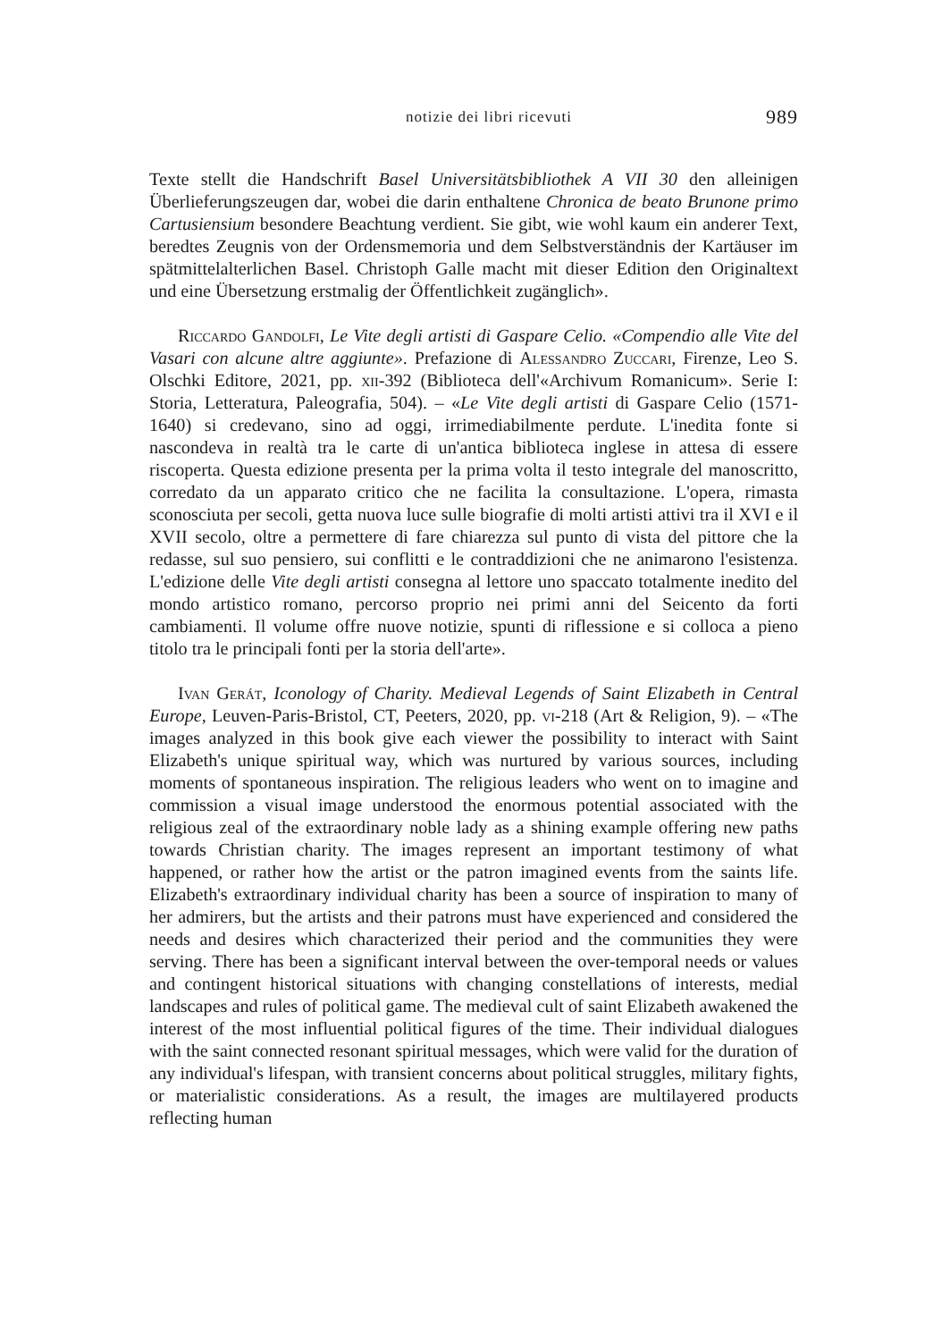notizie dei libri ricevuti 989
Texte stellt die Handschrift Basel Universitätsbibliothek A VII 30 den alleinigen Überlieferungszeugen dar, wobei die darin enthaltene Chronica de beato Brunone primo Cartusiensium besondere Beachtung verdient. Sie gibt, wie wohl kaum ein anderer Text, beredtes Zeugnis von der Ordensmemoria und dem Selbstverständnis der Kartäuser im spätmittelalterlichen Basel. Christoph Galle macht mit dieser Edition den Originaltext und eine Übersetzung erstmalig der Öffentlichkeit zugänglich».
Riccardo Gandolfi, Le Vite degli artisti di Gaspare Celio. «Compendio alle Vite del Vasari con alcune altre aggiunte». Prefazione di Alessandro Zuccari, Firenze, Leo S. Olschki Editore, 2021, pp. xii-392 (Biblioteca dell'«Archivum Romanicum». Serie I: Storia, Letteratura, Paleografia, 504). – «Le Vite degli artisti di Gaspare Celio (1571-1640) si credevano, sino ad oggi, irrimediabilmente perdute. L'inedita fonte si nascondeva in realtà tra le carte di un'antica biblioteca inglese in attesa di essere riscoperta. Questa edizione presenta per la prima volta il testo integrale del manoscritto, corredato da un apparato critico che ne facilita la consultazione. L'opera, rimasta sconosciuta per secoli, getta nuova luce sulle biografie di molti artisti attivi tra il XVI e il XVII secolo, oltre a permettere di fare chiarezza sul punto di vista del pittore che la redasse, sul suo pensiero, sui conflitti e le contraddizioni che ne animarono l'esistenza. L'edizione delle Vite degli artisti consegna al lettore uno spaccato totalmente inedito del mondo artistico romano, percorso proprio nei primi anni del Seicento da forti cambiamenti. Il volume offre nuove notizie, spunti di riflessione e si colloca a pieno titolo tra le principali fonti per la storia dell'arte».
Ivan Gerát, Iconology of Charity. Medieval Legends of Saint Elizabeth in Central Europe, Leuven-Paris-Bristol, CT, Peeters, 2020, pp. vi-218 (Art & Religion, 9). – «The images analyzed in this book give each viewer the possibility to interact with Saint Elizabeth's unique spiritual way, which was nurtured by various sources, including moments of spontaneous inspiration. The religious leaders who went on to imagine and commission a visual image understood the enormous potential associated with the religious zeal of the extraordinary noble lady as a shining example offering new paths towards Christian charity. The images represent an important testimony of what happened, or rather how the artist or the patron imagined events from the saints life. Elizabeth's extraordinary individual charity has been a source of inspiration to many of her admirers, but the artists and their patrons must have experienced and considered the needs and desires which characterized their period and the communities they were serving. There has been a significant interval between the over-temporal needs or values and contingent historical situations with changing constellations of interests, medial landscapes and rules of political game. The medieval cult of saint Elizabeth awakened the interest of the most influential political figures of the time. Their individual dialogues with the saint connected resonant spiritual messages, which were valid for the duration of any individual's lifespan, with transient concerns about political struggles, military fights, or materialistic considerations. As a result, the images are multilayered products reflecting human